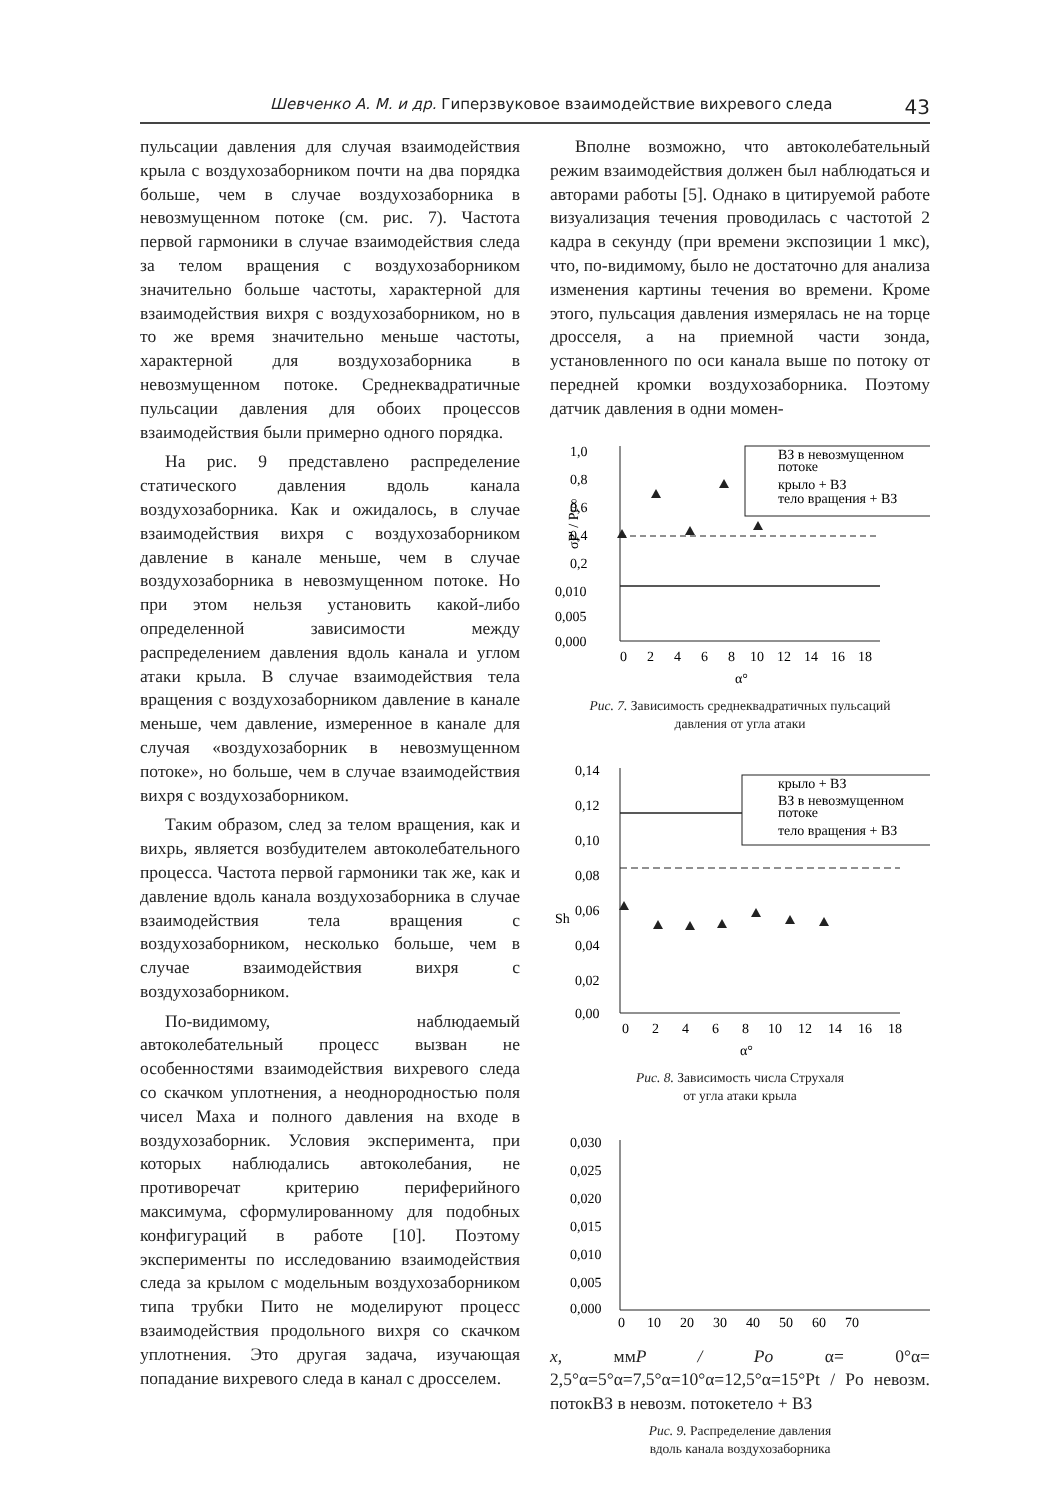Шевченко А. М. и др. Гиперзвуковое взаимодействие вихревого следа 43
пульсации давления для случая взаимодействия крыла с воздухозаборником почти на два порядка больше, чем в случае воздухозаборника в невозмущенном потоке (см. рис. 7). Частота первой гармоники в случае взаимодействия следа за телом вращения с воздухозаборником значительно больше частоты, характерной для взаимодействия вихря с воздухозаборником, но в то же время значительно меньше частоты, характерной для воздухозаборника в невозмущенном потоке. Среднеквадратичные пульсации давления для обоих процессов взаимодействия были примерно одного порядка.
На рис. 9 представлено распределение статического давления вдоль канала воздухозаборника. Как и ожидалось, в случае взаимодействия вихря с воздухозаборником давление в канале меньше, чем в случае воздухозаборника в невозмущенном потоке. Но при этом нельзя установить какой-либо определенной зависимости между распределением давления вдоль канала и углом атаки крыла. В случае взаимодействия тела вращения с воздухозаборником давление в канале меньше, чем давление, измеренное в канале для случая «воздухозаборник в невозмущенном потоке», но больше, чем в случае взаимодействия вихря с воздухозаборником.
Таким образом, след за телом вращения, как и вихрь, является возбудителем автоколебательного процесса. Частота первой гармоники так же, как и давление вдоль канала воздухозаборника в случае взаимодействия тела вращения с воздухозаборником, несколько больше, чем в случае взаимодействия вихря с воздухозаборником.
По-видимому, наблюдаемый автоколебательный процесс вызван не особенностями взаимодействия вихревого следа со скачком уплотнения, а неоднородностью поля чисел Маха и полного давления на входе в воздухозаборник. Условия эксперимента, при которых наблюдались автоколебания, не противоречат критерию периферийного максимума, сформулированному для подобных конфигураций в работе [10]. Поэтому эксперименты по исследованию взаимодействия следа за крылом с модельным воздухозаборником типа трубки Пито не моделируют процесс взаимодействия продольного вихря со скачком уплотнения. Это другая задача, изучающая попадание вихревого следа в канал с дросселем.
Вполне возможно, что автоколебательный режим взаимодействия должен был наблюдаться и авторами работы [5]. Однако в цитируемой работе визуализация течения проводилась с частотой 2 кадра в секунду (при времени экспозиции 1 мкс), что, по-видимому, было не достаточно для анализа изменения картины течения во времени. Кроме этого, пульсация давления измерялась не на торце дросселя, а на приемной части зонда, установленного по оси канала выше по потоку от передней кромки воздухозаборника. Поэтому датчик давления в одни момен-
1,0
0,8
0,6
0,4
0,2
0,010
0,005
0,000
0
2
4
6
8
10
12
14
16
18
α°
σP' / Pt∞
ВЗ в невозмущенном
потоке
крыло + ВЗ
тело вращения + ВЗ
Рис. 7. Зависимость среднеквадратичных пульсаций
давления от угла атаки
0,14
0,12
0,10
0,08
0,06
0,04
0,02
0,00
0
2
4
6
8
10
12
14
16
18
α°
Sh
крыло + ВЗ
ВЗ в невозмущенном
потоке
тело вращения + ВЗ
Рис. 8. Зависимость числа Струхаля
от угла атаки крыла
0,030
0,025
0,020
0,015
0,010
0,005
0,000
0
10
20
30
40
50
60
70
x, мм
P / Po
α= 0°
α= 2,5°
α=5°
α=7,5°
α=10°
α=12,5°
α=15°
Pt / Po невозм. поток
ВЗ в невозм. потоке
тело + ВЗ
Рис. 9. Распределение давления
вдоль канала воздухозаборника